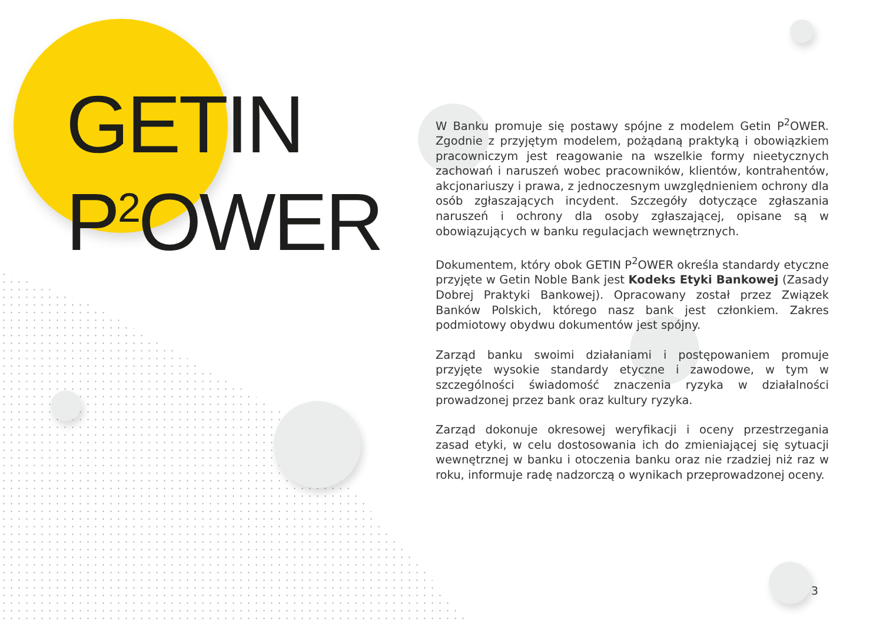GETIN
P<sup>2</sup>OWER
W Banku promuje się postawy spójne z modelem Getin P<sup>2</sup>OWER. Zgodnie z przyjętym modelem, pożądaną praktyką i obowiązkiem pracowniczym jest reagowanie na wszelkie formy nieetycznych zachowań i naruszeń wobec pracowników, klientów, kontrahentów, akcjonariuszy i prawa, z jednoczesnym uwzględnieniem ochrony dla osób zgłaszających incydent. Szczegóły dotyczące zgłaszania naruszeń i ochrony dla osoby zgłaszającej, opisane są w obowiązujących w banku regulacjach wewnętrznych.
Dokumentem, który obok GETIN P<sup>2</sup>OWER określa standardy etyczne przyjęte w Getin Noble Bank jest Kodeks Etyki Bankowej (Zasady Dobrej Praktyki Bankowej). Opracowany został przez Związek Banków Polskich, którego nasz bank jest członkiem. Zakres podmiotowy obydwu dokumentów jest spójny.
Zarząd banku swoimi działaniami i postępowaniem promuje przyjęte wysokie standardy etyczne i zawodowe, w tym w szczególności świadomość znaczenia ryzyka w działalności prowadzonej przez bank oraz kultury ryzyka.
Zarząd dokonuje okresowej weryfikacji i oceny przestrzegania zasad etyki, w celu dostosowania ich do zmieniającej się sytuacji wewnętrznej w banku i otoczenia banku oraz nie rzadziej niż raz w roku, informuje radę nadzorczą o wynikach przeprowadzonej oceny.
3